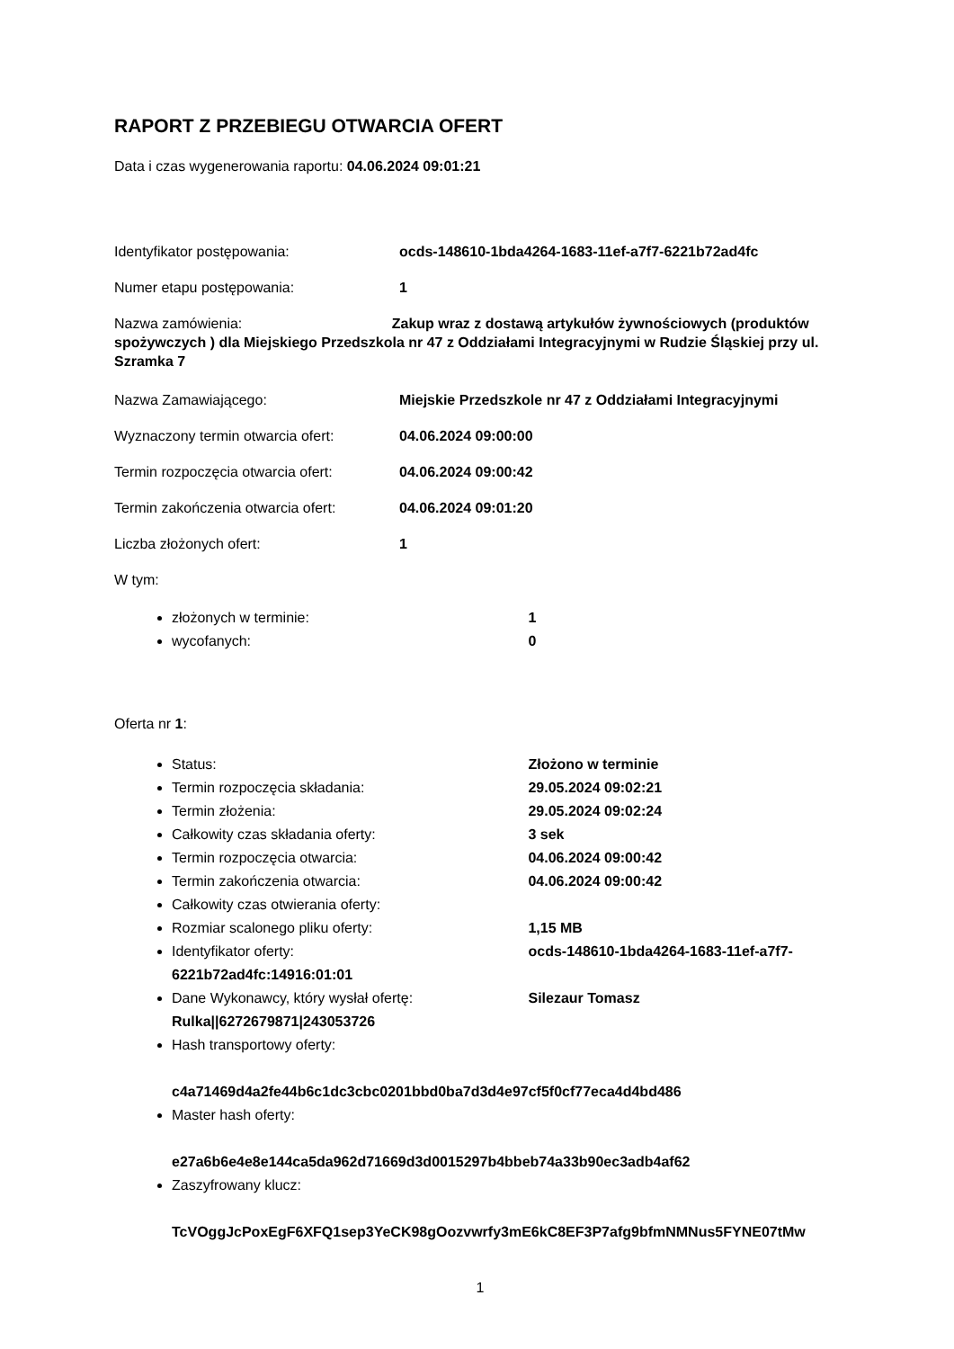RAPORT Z PRZEBIEGU OTWARCIA OFERT
Data i czas wygenerowania raportu: 04.06.2024 09:01:21
Identyfikator postępowania: ocds-148610-1bda4264-1683-11ef-a7f7-6221b72ad4fc
Numer etapu postępowania: 1
Nazwa zamówienia: Zakup wraz z dostawą artykułów żywnościowych (produktów spożywczych ) dla Miejskiego Przedszkola nr 47 z Oddziałami Integracyjnymi w Rudzie Śląskiej przy ul. Szramka 7
Nazwa Zamawiającego: Miejskie Przedszkole nr 47 z Oddziałami Integracyjnymi
Wyznaczony termin otwarcia ofert: 04.06.2024 09:00:00
Termin rozpoczęcia otwarcia ofert: 04.06.2024 09:00:42
Termin zakończenia otwarcia ofert: 04.06.2024 09:01:20
Liczba złożonych ofert: 1
W tym:
złożonych w terminie: 1
wycofanych: 0
Oferta nr 1:
Status: Złożono w terminie
Termin rozpoczęcia składania: 29.05.2024 09:02:21
Termin złożenia: 29.05.2024 09:02:24
Całkowity czas składania oferty: 3 sek
Termin rozpoczęcia otwarcia: 04.06.2024 09:00:42
Termin zakończenia otwarcia: 04.06.2024 09:00:42
Całkowity czas otwierania oferty:
Rozmiar scalonego pliku oferty: 1,15 MB
Identyfikator oferty: ocds-148610-1bda4264-1683-11ef-a7f7-6221b72ad4fc:14916:01:01
Dane Wykonawcy, który wysłał ofertę: Silezaur Tomasz Rulka||6272679871|243053726
Hash transportowy oferty:
c4a71469d4a2fe44b6c1dc3cbc0201bbd0ba7d3d4e97cf5f0cf77eca4d4bd486
Master hash oferty:
e27a6b6e4e8e144ca5da962d71669d3d0015297b4bbeb74a33b90ec3adb4af62
Zaszyfrowany klucz:
TcVOggJcPoxEgF6XFQ1sep3YeCK98gOozvwrfy3mE6kC8EF3P7afg9bfmNMNus5FYNE07tMw
1